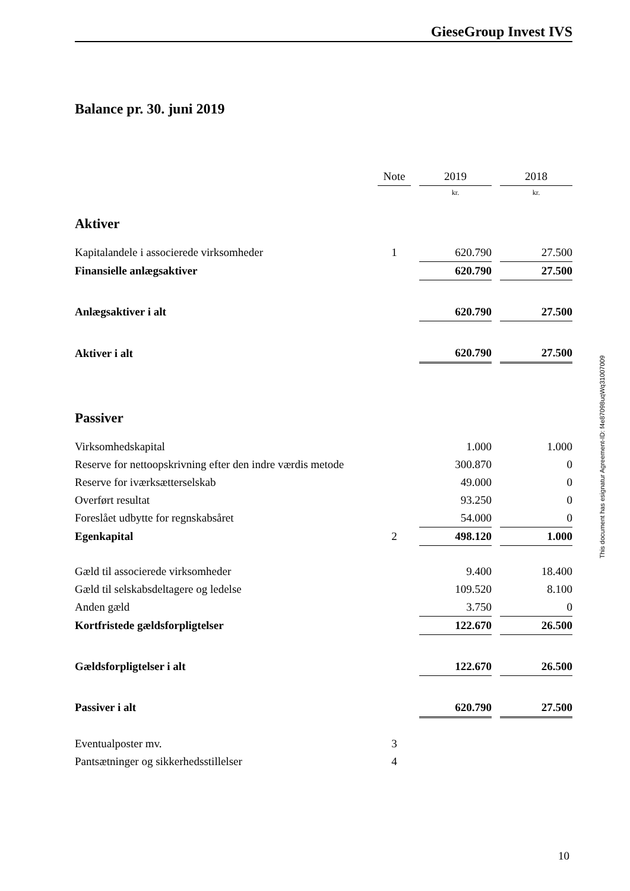GieseGroup Invest IVS
Balance pr. 30. juni 2019
| | Note | | 2019 | | 2018 |
| | | | kr. | | kr. |
| Aktiver | | | | | |
| Kapitalandele i associerede virksomheder | 1 | | 620.790 | | 27.500 |
| Finansielle anlægsaktiver | | | 620.790 | | 27.500 |
| Anlægsaktiver i alt | | | 620.790 | | 27.500 |
| Aktiver i alt | | | 620.790 | | 27.500 |
| Passiver | | | | | |
| Virksomhedskapital | | | 1.000 | | 1.000 |
| Reserve for nettoopskrivning efter den indre værdis metode | | | 300.870 | | 0 |
| Reserve for iværksætterselskab | | | 49.000 | | 0 |
| Overført resultat | | | 93.250 | | 0 |
| Foreslået udbytte for regnskabsåret | | | 54.000 | | 0 |
| Egenkapital | 2 | | 498.120 | | 1.000 |
| Gæld til associerede virksomheder | | | 9.400 | | 18.400 |
| Gæld til selskabsdeltagere og ledelse | | | 109.520 | | 8.100 |
| Anden gæld | | | 3.750 | | 0 |
| Kortfristede gældsforpligtelser | | | 122.670 | | 26.500 |
| Gældsforpligtelser i alt | | | 122.670 | | 26.500 |
| Passiver i alt | | | 620.790 | | 27.500 |
| Eventualposter mv. | 3 | | | | |
| Pantsætninger og sikkerhedsstillelser | 4 | | | | |
This document has esignatur Agreement-ID: f4e87098uqWq31007009
10